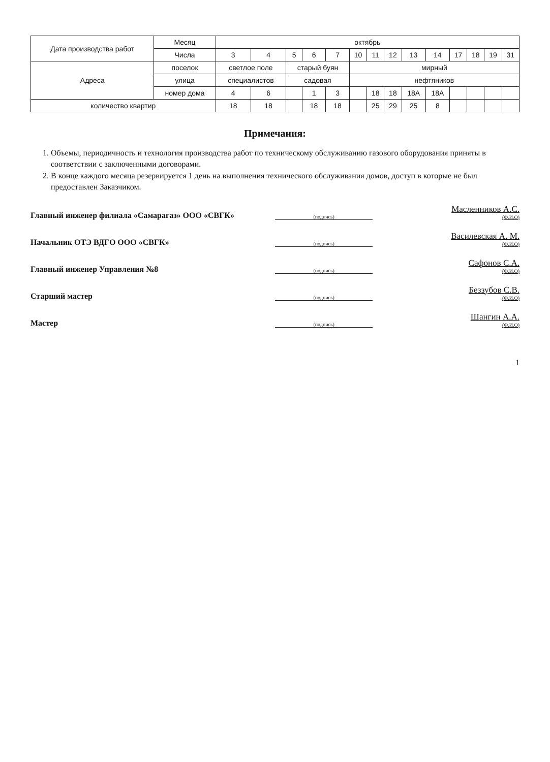| Дата производства работ | Месяц | октябрь | | | | | | | | | | | | | |
| --- | --- | --- | --- | --- | --- | --- | --- | --- | --- | --- | --- | --- | --- | --- | --- |
| | Числа | 3 | 4 | 5 | 6 | 7 | 10 | 11 | 12 | 13 | 14 | 17 | 18 | 19 | 31 |
| Адреса | поселок | светлое поле | | старый буян | | | мирный | | | | | | | | |
| | улица | специалистов | | садовая | | | нефтяников | | | | | | | | |
| | номер дома | 4 | 6 | | 1 | 3 | | 18 | 18 | 18А | 18А | | | | |
| количество квартир | | 18 | 18 | | 18 | 18 | | 25 | 29 | 25 | 8 | | | | |
Примечания:
1. Объемы, периодичность и технология производства работ по техническому обслуживанию газового оборудования приняты в соответствии с заключенными договорами.
2. В конце каждого месяца резервируется 1 день на выполнения технического обслуживания домов, доступ в которые не был предоставлен Заказчиком.
Главный инженер филиала «Самарагаз» ООО «СВГК» (подпись) Масленников А.С.
(Ф.И.О)
Начальник ОТЭ ВДГО ООО «СВГК» (подпись) Василевская А. М.
(Ф.И.О)
Главный инженер Управления №8 (подпись) Сафонов С.А.
(Ф.И.О)
Старший мастер (подпись) Беззубов С.В.
(Ф.И.О)
Мастер (подпись) Шангин А.А.
(Ф.И.О)
1